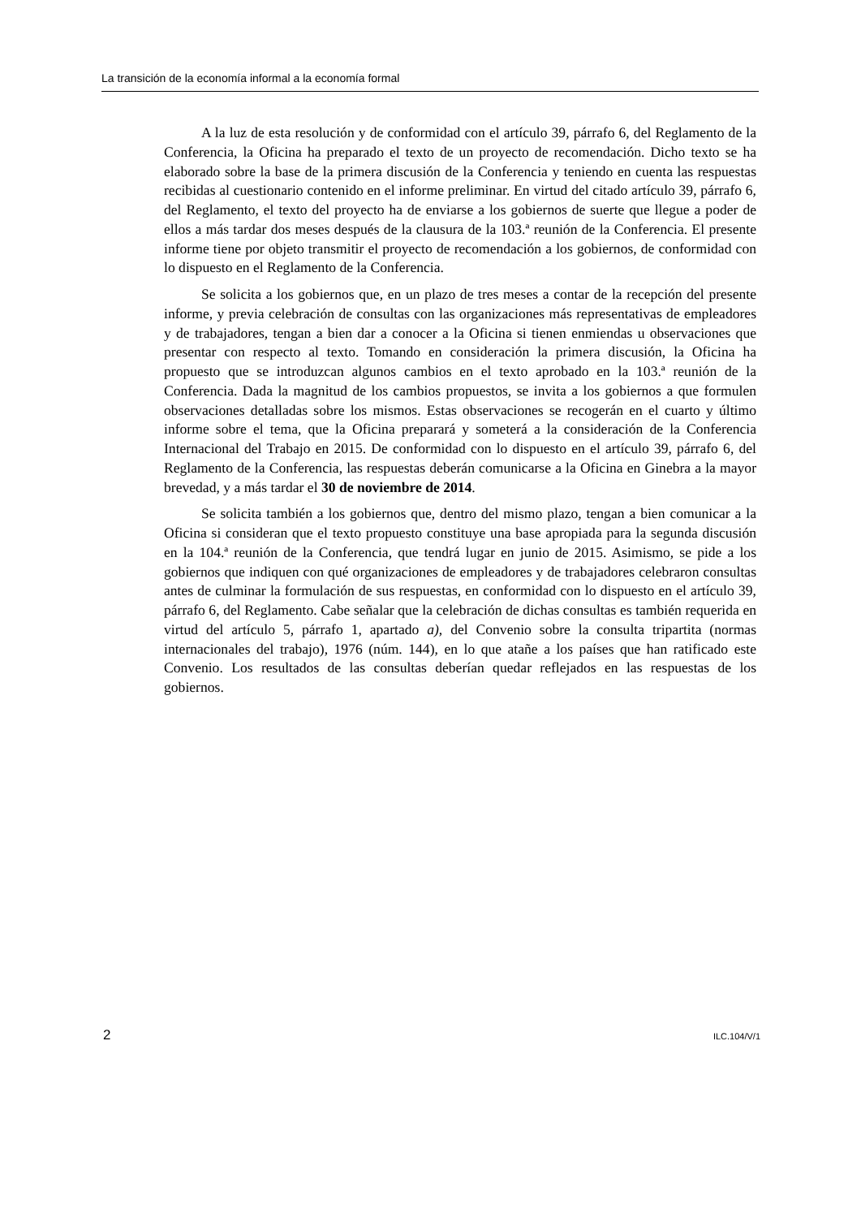La transición de la economía informal a la economía formal
A la luz de esta resolución y de conformidad con el artículo 39, párrafo 6, del Reglamento de la Conferencia, la Oficina ha preparado el texto de un proyecto de recomendación. Dicho texto se ha elaborado sobre la base de la primera discusión de la Conferencia y teniendo en cuenta las respuestas recibidas al cuestionario contenido en el informe preliminar. En virtud del citado artículo 39, párrafo 6, del Reglamento, el texto del proyecto ha de enviarse a los gobiernos de suerte que llegue a poder de ellos a más tardar dos meses después de la clausura de la 103.ª reunión de la Conferencia. El presente informe tiene por objeto transmitir el proyecto de recomendación a los gobiernos, de conformidad con lo dispuesto en el Reglamento de la Conferencia.
Se solicita a los gobiernos que, en un plazo de tres meses a contar de la recepción del presente informe, y previa celebración de consultas con las organizaciones más representativas de empleadores y de trabajadores, tengan a bien dar a conocer a la Oficina si tienen enmiendas u observaciones que presentar con respecto al texto. Tomando en consideración la primera discusión, la Oficina ha propuesto que se introduzcan algunos cambios en el texto aprobado en la 103.ª reunión de la Conferencia. Dada la magnitud de los cambios propuestos, se invita a los gobiernos a que formulen observaciones detalladas sobre los mismos. Estas observaciones se recogerán en el cuarto y último informe sobre el tema, que la Oficina preparará y someterá a la consideración de la Conferencia Internacional del Trabajo en 2015. De conformidad con lo dispuesto en el artículo 39, párrafo 6, del Reglamento de la Conferencia, las respuestas deberán comunicarse a la Oficina en Ginebra a la mayor brevedad, y a más tardar el 30 de noviembre de 2014.
Se solicita también a los gobiernos que, dentro del mismo plazo, tengan a bien comunicar a la Oficina si consideran que el texto propuesto constituye una base apropiada para la segunda discusión en la 104.ª reunión de la Conferencia, que tendrá lugar en junio de 2015. Asimismo, se pide a los gobiernos que indiquen con qué organizaciones de empleadores y de trabajadores celebraron consultas antes de culminar la formulación de sus respuestas, en conformidad con lo dispuesto en el artículo 39, párrafo 6, del Reglamento. Cabe señalar que la celebración de dichas consultas es también requerida en virtud del artículo 5, párrafo 1, apartado a), del Convenio sobre la consulta tripartita (normas internacionales del trabajo), 1976 (núm. 144), en lo que atañe a los países que han ratificado este Convenio. Los resultados de las consultas deberían quedar reflejados en las respuestas de los gobiernos.
2 ILC.104/V/1